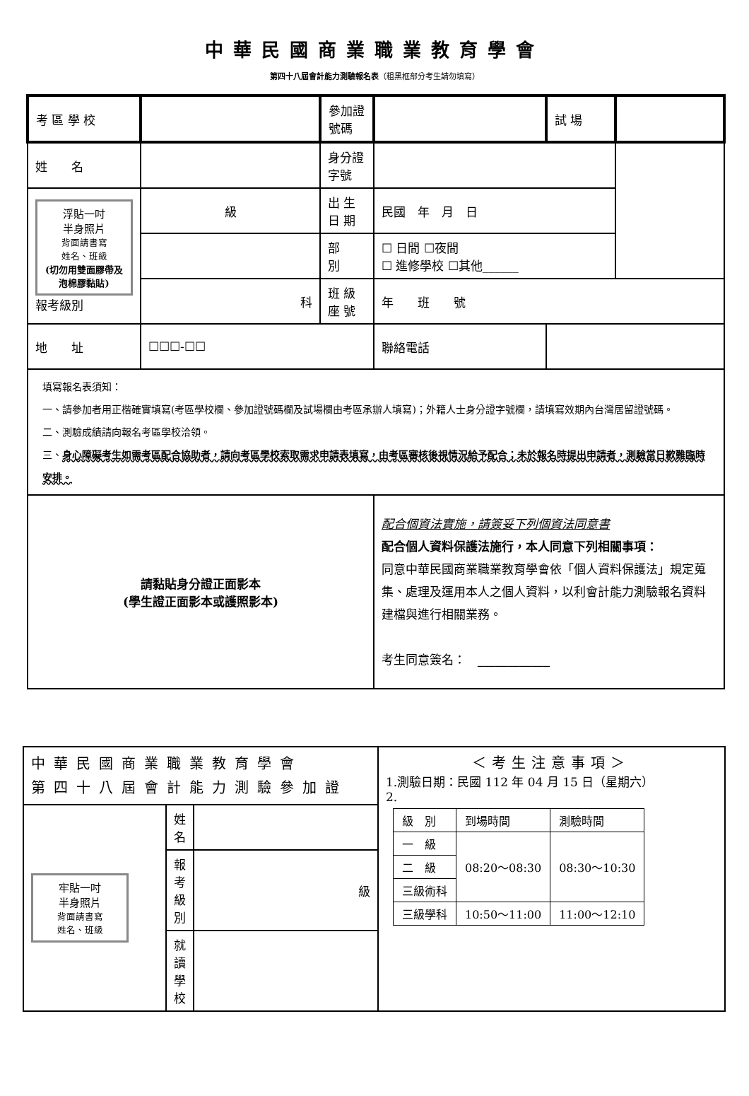中華民國商業職業教育學會
第四十八屆會計能力測驗報名表（粗黑框部分考生請勿填寫）
| 考 區 學 校 | | 參加證號碼 | | 試 場 | |
| 姓 名 | | 身分證字號 | | | |
| 浮貼一吋 半身照片 背面請書寫 姓名、班級 (切勿用雙面膠帶及泡棉膠黏貼) 報考級別 | 級 | 出 生 日 期 | 民國 年 月 日 | | |
| | | 部 別 | ☐ 日間 ☐夜間 ☐ 進修學校 ☐其他______ | | |
| | 科 | 班 級 座 號 | 年 班 號 | | |
| 地 址 | ☐☐☐-☐☐ | | 聯絡電話 | | |
| 填寫報名表須知： 一、請參加者用正楷確實填寫(考區學校欄、參加證號碼欄及試場欄由考區承辦人填寫)；外籍人士身分證字號欄，請填寫效期內台灣居留證號碼。 二、測驗成績請向報名考區學校洽領。 三、 身心障礙考生如需考區配合協助者，請向考區學校索取需求申請表填寫，由考區審核後視情況給予配合；未於報名時提出申請者，測驗當日歉難臨時安排。 | | | | | |
| 請黏貼身分證正面影本 (學生證正面影本或護照影本) | | | 配合個資法實施，請簽妥下列個資法同意書 配合個人資料保護法施行，本人同意下列相關事項： 同意中華民國商業職業教育學會依「個人資料保護法」規定蒐集、處理及運用本人之個人資料，以利會計能力測驗報名資料建檔與進行相關業務。 考生同意簽名： ____________ | | |
| 中華民國商業職業教育學會 第四十八屆會計能力測驗參加證 | | | ＜考生注意事項＞ 1.測驗日期：民國 112 年 04 月 15 日（星期六） 2. / 級 別 / 到場時間 / 測驗時間 / / 一 級 / 08:20～08:30 / 08:30～10:30 / / 二 級 / / / / 三級術科 / / / / 三級學科 / 10:50～11:00 / 11:00～12:10 / |
| 牢貼一吋 半身照片 背面請書寫 姓名、班級 | 姓 名 | | |
| | 報 考 級 別 | 級 | |
| | 就 讀 學 校 | | |